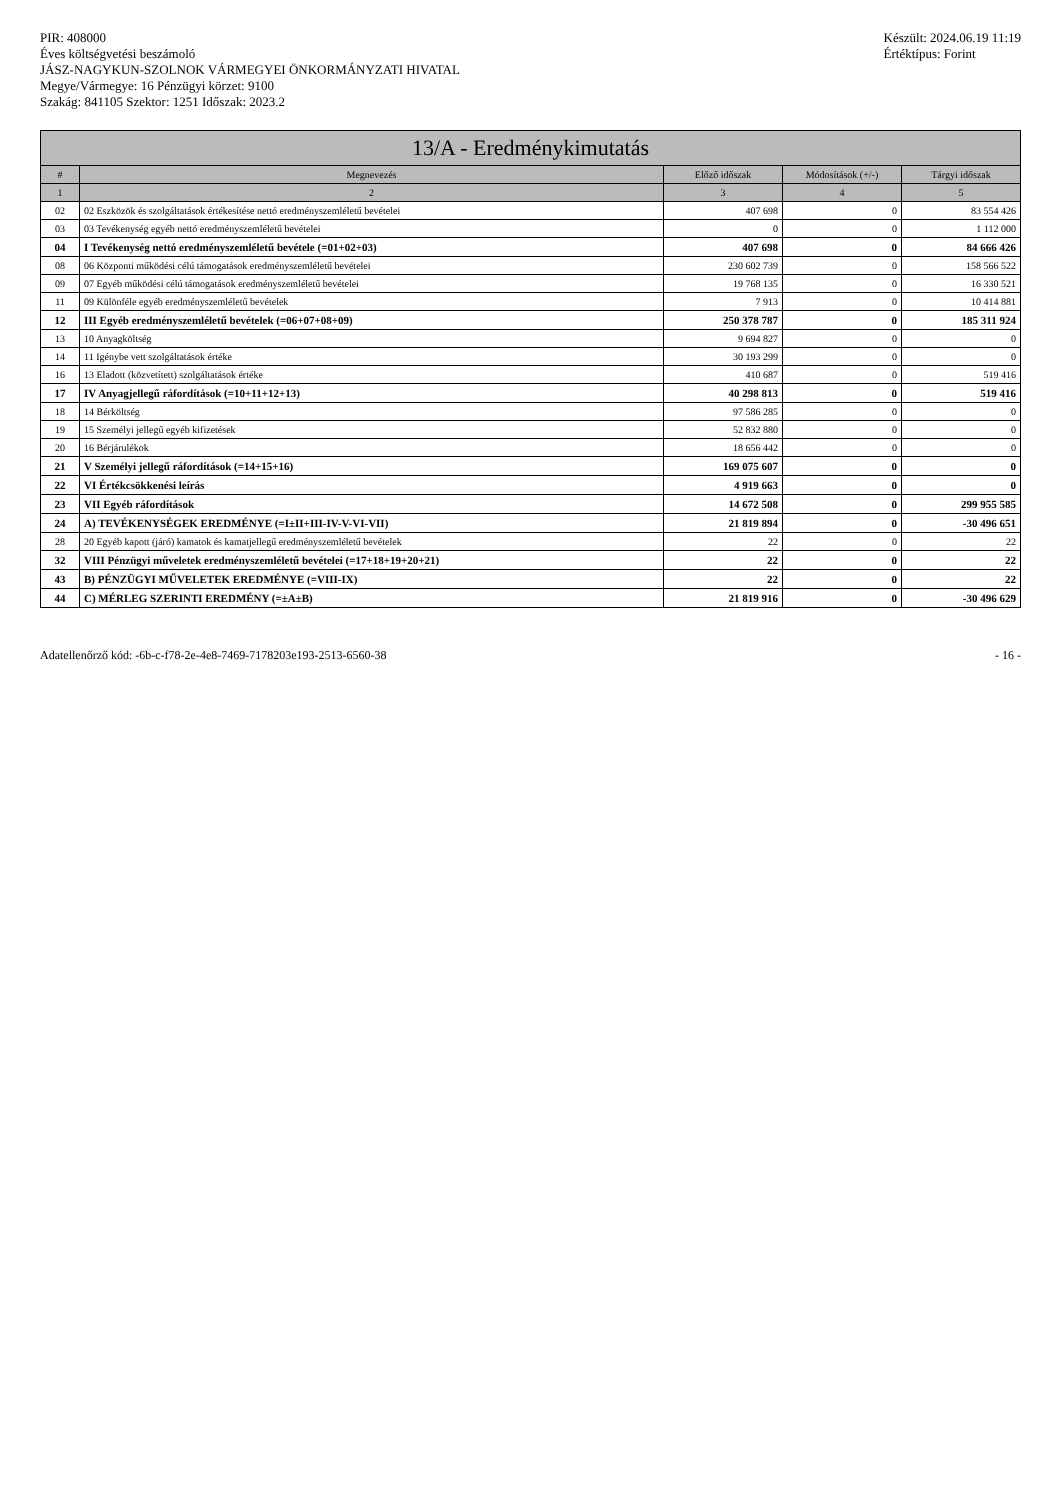PIR: 408000
Éves költségvetési beszámoló
JÁSZ-NAGYKUN-SZOLNOK VÁRMEGYEI ÖNKORMÁNYZATI HIVATAL
Megye/Vármegye: 16 Pénzügyi körzet: 9100
Szakág: 841105 Szektor: 1251 Időszak: 2023.2
Készült: 2024.06.19 11:19
Értéktípus: Forint
13/A - Eredménykimutatás
| # | Megnevezés | Előző időszak | Módosítások (+/-) | Tárgyi időszak |
| --- | --- | --- | --- | --- |
| 1 | 2 | 3 | 4 | 5 |
| 02 | 02 Eszközök és szolgáltatások értékesítése nettó eredményszemléletű bevételei | 407 698 | 0 | 83 554 426 |
| 03 | 03 Tevékenység egyéb nettó eredményszemléletű bevételei | 0 | 0 | 1 112 000 |
| 04 | I Tevékenység nettó eredményszemléletű bevétele (=01+02+03) | 407 698 | 0 | 84 666 426 |
| 08 | 06 Központi működési célú támogatások eredményszemléletű bevételei | 230 602 739 | 0 | 158 566 522 |
| 09 | 07 Egyéb működési célú támogatások eredményszemléletű bevételei | 19 768 135 | 0 | 16 330 521 |
| 11 | 09 Különféle egyéb eredményszemléletű bevételek | 7 913 | 0 | 10 414 881 |
| 12 | III Egyéb eredményszemléletű bevételek (=06+07+08+09) | 250 378 787 | 0 | 185 311 924 |
| 13 | 10 Anyagköltség | 9 694 827 | 0 | 0 |
| 14 | 11 Igénybe vett szolgáltatások értéke | 30 193 299 | 0 | 0 |
| 16 | 13 Eladott (közvetített) szolgáltatások értéke | 410 687 | 0 | 519 416 |
| 17 | IV Anyagjellegű ráfordítások (=10+11+12+13) | 40 298 813 | 0 | 519 416 |
| 18 | 14 Bérköltség | 97 586 285 | 0 | 0 |
| 19 | 15 Személyi jellegű egyéb kifizetések | 52 832 880 | 0 | 0 |
| 20 | 16 Bérjárulékok | 18 656 442 | 0 | 0 |
| 21 | V Személyi jellegű ráfordítások (=14+15+16) | 169 075 607 | 0 | 0 |
| 22 | VI Értékcsökkenési leírás | 4 919 663 | 0 | 0 |
| 23 | VII Egyéb ráfordítások | 14 672 508 | 0 | 299 955 585 |
| 24 | A) TEVÉKENYSÉGEK EREDMÉNYE (=I±II+III-IV-V-VI-VII) | 21 819 894 | 0 | -30 496 651 |
| 28 | 20 Egyéb kapott (járó) kamatok és kamatjellegű eredményszemléletű bevételek | 22 | 0 | 22 |
| 32 | VIII Pénzügyi műveletek eredményszemléletű bevételei (=17+18+19+20+21) | 22 | 0 | 22 |
| 43 | B) PÉNZÜGYI MŰVELETEK EREDMÉNYE (=VIII-IX) | 22 | 0 | 22 |
| 44 | C) MÉRLEG SZERINTI EREDMÉNY (=±A±B) | 21 819 916 | 0 | -30 496 629 |
Adatellenőrző kód: -6b-c-f78-2e-4e8-7469-7178203e193-2513-6560-38
- 16 -